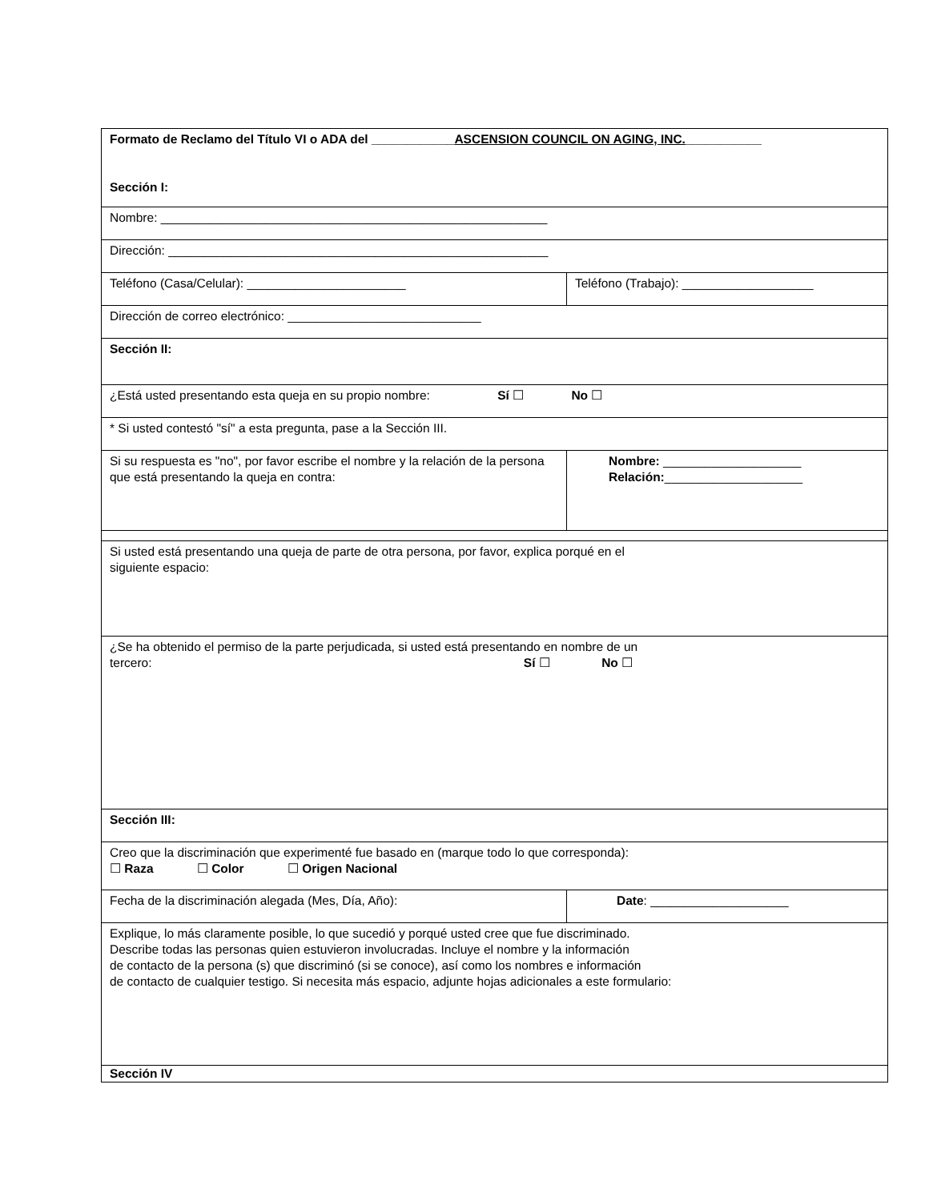| Formato de Reclamo del Título VI o ADA del ____________ ASCENSION COUNCIL ON AGING, INC. ___________ Sección I: | |
| Nombre: ________________________________________________________ | |
| Dirección: _______________________________________________________ | |
| Teléfono (Casa/Celular): _______________________ | Teléfono (Trabajo): ___________________ |
| Dirección de correo electrónico: ____________________________ | |
| Sección II: | |
| ¿Está usted presentando esta queja en su propio nombre: Sí ☐ No ☐ | |
| * Si usted contestó "sí" a esta pregunta, pase a la Sección III. | |
| Si su respuesta es "no", por favor escribe el nombre y la relación de la persona que está presentando la queja en contra: | Nombre: ____________________ Relación: ____________________ |
| Si usted está presentando una queja de parte de otra persona, por favor, explica porqué en el siguiente espacio: | |
| ¿Se ha obtenido el permiso de la parte perjudicada, si usted está presentando en nombre de un tercero: Sí ☐ No ☐ | |
| Sección III: | |
| Creo que la discriminación que experimenté fue basado en (marque todo lo que corresponda): ☐ Raza ☐ Color ☐ Origen Nacional | |
| Fecha de la discriminación alegada (Mes, Día, Año): | Date : ____________________ |
| Explique, lo más claramente posible, lo que sucedió y porqué usted cree que fue discriminado. Describe todas las personas quien estuvieron involucradas. Incluye el nombre y la información de contacto de la persona (s) que discriminó (si se conoce), así como los nombres e información de contacto de cualquier testigo. Si necesita más espacio, adjunte hojas adicionales a este formulario: | |
| Sección IV | |